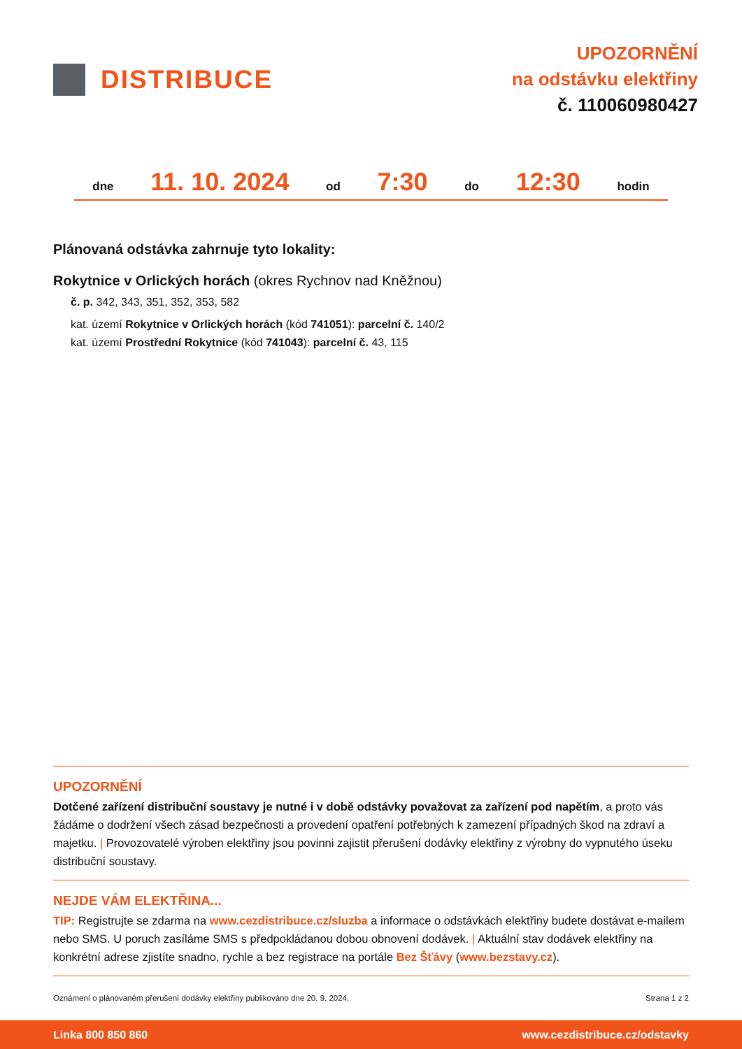DISTRIBUCE
UPOZORNĚNÍ
na odstávku elektřiny
č. 110060980427
dne 11. 10. 2024 od 7:30 do 12:30 hodin
Plánovaná odstávka zahrnuje tyto lokality:
Rokytnice v Orlických horách (okres Rychnov nad Kněžnou)
č. p. 342, 343, 351, 352, 353, 582
kat. území Rokytnice v Orlických horách (kód 741051): parcelní č. 140/2
kat. území Prostřední Rokytnice (kód 741043): parcelní č. 43, 115
UPOZORNĚNÍ
Dotčené zařízení distribuční soustavy je nutné i v době odstávky považovat za zařízení pod napětím, a proto vás žádáme o dodržení všech zásad bezpečnosti a provedení opatření potřebných k zamezení případných škod na zdraví a majetku. | Provozovatelé výroben elektřiny jsou povinni zajistit přerušení dodávky elektřiny z výrobny do vypnutého úseku distribuční soustavy.
NEJDE VÁM ELEKTŘINA...
TIP: Registrujte se zdarma na www.cezdistribuce.cz/sluzba a informace o odstávkách elektřiny budete dostávat e-mailem nebo SMS. U poruch zasíláme SMS s předpokládanou dobou obnovení dodávek. | Aktuální stav dodávek elektřiny na konkrétní adrese zjistíte snadno, rychle a bez registrace na portále Bez Šťávy (www.bezstavy.cz).
Oznámení o plánovaném přerušení dodávky elektřiny publikováno dne 20. 9. 2024. Strana 1 z 2
Linka 800 850 860 www.cezdistribuce.cz/odstavky